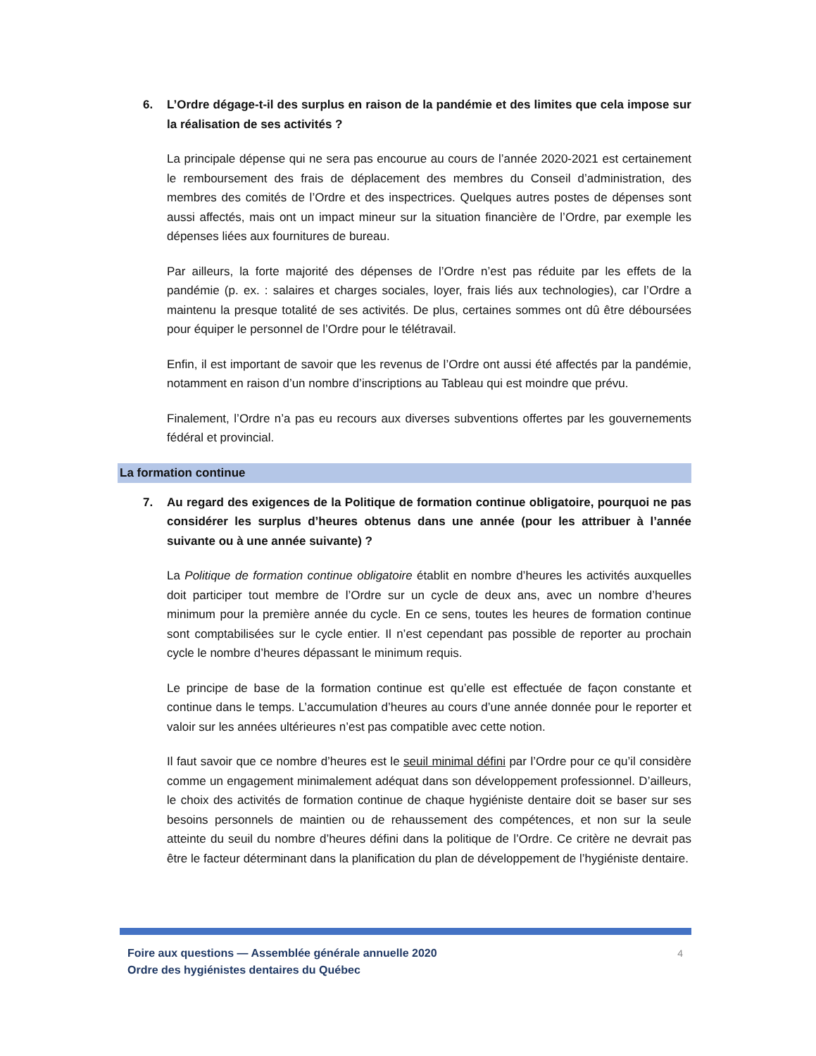6. L’Ordre dégage-t-il des surplus en raison de la pandémie et des limites que cela impose sur la réalisation de ses activités ?
La principale dépense qui ne sera pas encourue au cours de l’année 2020-2021 est certainement le remboursement des frais de déplacement des membres du Conseil d’administration, des membres des comités de l’Ordre et des inspectrices. Quelques autres postes de dépenses sont aussi affectés, mais ont un impact mineur sur la situation financière de l’Ordre, par exemple les dépenses liées aux fournitures de bureau.
Par ailleurs, la forte majorité des dépenses de l’Ordre n’est pas réduite par les effets de la pandémie (p. ex. : salaires et charges sociales, loyer, frais liés aux technologies), car l’Ordre a maintenu la presque totalité de ses activités. De plus, certaines sommes ont dû être déboursées pour équiper le personnel de l’Ordre pour le télétravail.
Enfin, il est important de savoir que les revenus de l’Ordre ont aussi été affectés par la pandémie, notamment en raison d’un nombre d’inscriptions au Tableau qui est moindre que prévu.
Finalement, l’Ordre n’a pas eu recours aux diverses subventions offertes par les gouvernements fédéral et provincial.
La formation continue
7. Au regard des exigences de la Politique de formation continue obligatoire, pourquoi ne pas considérer les surplus d’heures obtenus dans une année (pour les attribuer à l’année suivante ou à une année suivante) ?
La Politique de formation continue obligatoire établit en nombre d’heures les activités auxquelles doit participer tout membre de l’Ordre sur un cycle de deux ans, avec un nombre d’heures minimum pour la première année du cycle. En ce sens, toutes les heures de formation continue sont comptabilisées sur le cycle entier. Il n’est cependant pas possible de reporter au prochain cycle le nombre d’heures dépassant le minimum requis.
Le principe de base de la formation continue est qu’elle est effectuée de façon constante et continue dans le temps. L’accumulation d’heures au cours d’une année donnée pour le reporter et valoir sur les années ultérieures n’est pas compatible avec cette notion.
Il faut savoir que ce nombre d’heures est le seuil minimal défini par l’Ordre pour ce qu’il considère comme un engagement minimalement adéquat dans son développement professionnel. D’ailleurs, le choix des activités de formation continue de chaque hygiéniste dentaire doit se baser sur ses besoins personnels de maintien ou de rehaussement des compétences, et non sur la seule atteinte du seuil du nombre d’heures défini dans la politique de l’Ordre. Ce critère ne devrait pas être le facteur déterminant dans la planification du plan de développement de l’hygiéniste dentaire.
Foire aux questions — Assemblée générale annuelle 2020
Ordre des hygiénistes dentaires du Québec
4